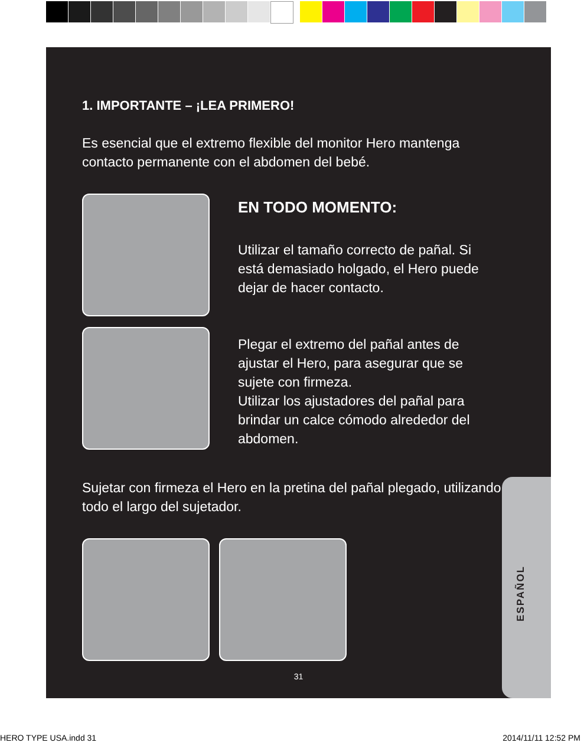1. IMPORTANTE – ¡LEA PRIMERO!
Es esencial que el extremo flexible del monitor Hero mantenga contacto permanente con el abdomen del bebé.
EN TODO MOMENTO:
Utilizar el tamaño correcto de pañal. Si está demasiado holgado, el Hero puede dejar de hacer contacto.
Plegar el extremo del pañal antes de ajustar el Hero, para asegurar que se sujete con firmeza.
Utilizar los ajustadores del pañal para brindar un calce cómodo alrededor del abdomen.
Sujetar con firmeza el Hero en la pretina del pañal plegado, utilizando todo el largo del sujetador.
31
ESPAÑOL
HERO TYPE USA.indd 31 2014/11/11 12:52 PM